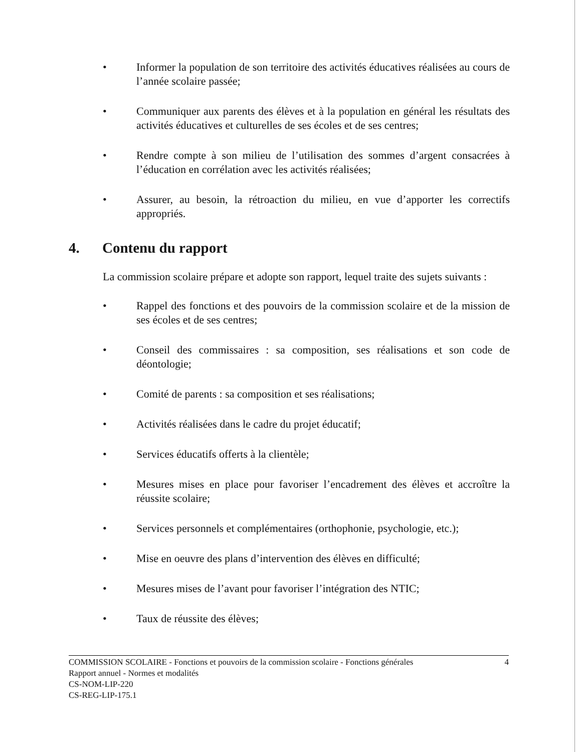• Informer la population de son territoire des activités éducatives réalisées au cours de l’année scolaire passée;
• Communiquer aux parents des élèves et à la population en général les résultats des activités éducatives et culturelles de ses écoles et de ses centres;
• Rendre compte à son milieu de l’utilisation des sommes d’argent consacrées à l’éducation en corrélation avec les activités réalisées;
• Assurer, au besoin, la rétroaction du milieu, en vue d’apporter les correctifs appropriés.
4. Contenu du rapport
La commission scolaire prépare et adopte son rapport, lequel traite des sujets suivants :
• Rappel des fonctions et des pouvoirs de la commission scolaire et de la mission de ses écoles et de ses centres;
• Conseil des commissaires : sa composition, ses réalisations et son code de déontologie;
• Comité de parents : sa composition et ses réalisations;
• Activités réalisées dans le cadre du projet éducatif;
• Services éducatifs offerts à la clientèle;
• Mesures mises en place pour favoriser l’encadrement des élèves et accroître la réussite scolaire;
• Services personnels et complémentaires (orthophonie, psychologie, etc.);
• Mise en oeuvre des plans d’intervention des élèves en difficulté;
• Mesures mises de l’avant pour favoriser l’intégration des NTIC;
• Taux de réussite des élèves;
COMMISSION SCOLAIRE - Fonctions et pouvoirs de la commission scolaire - Fonctions générales 4
Rapport annuel - Normes et modalités
CS-NOM-LIP-220
CS-REG-LIP-175.1